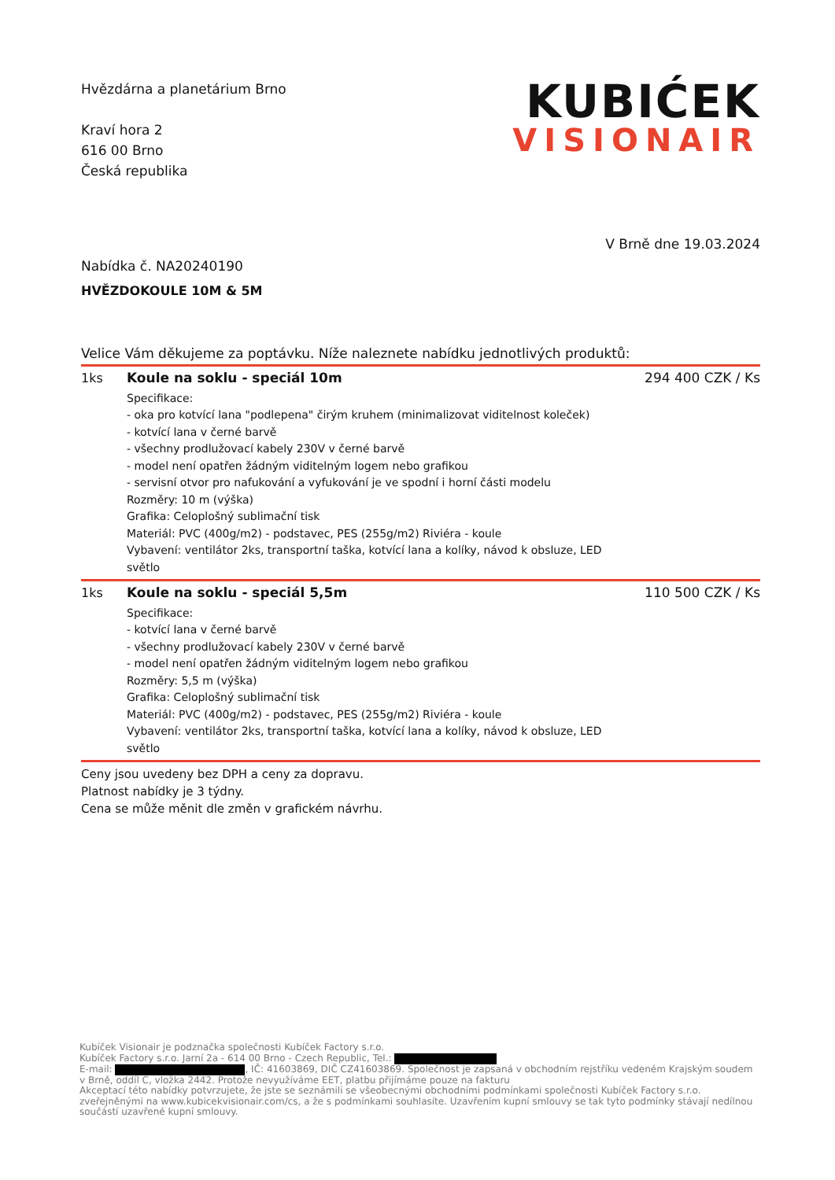Hvězdárna a planetárium Brno
Kraví hora 2
616 00 Brno
Česká republika
KUBIĆEK
VISIONAIR
V Brně dne 19.03.2024
Nabídka č. NA20240190
HVĚZDOKOULE 10M & 5M
Velice Vám děkujeme za poptávku. Níže naleznete nabídku jednotlivých produktů:
| 1ks | Koule na soklu - speciál 10m Specifikace: - oka pro kotvící lana "podlepena" čirým kruhem (minimalizovat viditelnost koleček) - kotvící lana v černé barvě - všechny prodlužovací kabely 230V v černé barvě - model není opatřen žádným viditelným logem nebo grafikou - servisní otvor pro nafukování a vyfukování je ve spodní i horní části modelu Rozměry: 10 m (výška) Grafika: Celoplošný sublimační tisk Materiál: PVC (400g/m2) - podstavec, PES (255g/m2) Riviéra - koule Vybavení: ventilátor 2ks, transportní taška, kotvící lana a kolíky, návod k obsluze, LED světlo | 294 400 CZK / Ks |
| 1ks | Koule na soklu - speciál 5,5m Specifikace: - kotvící lana v černé barvě - všechny prodlužovací kabely 230V v černé barvě - model není opatřen žádným viditelným logem nebo grafikou Rozměry: 5,5 m (výška) Grafika: Celoplošný sublimační tisk Materiál: PVC (400g/m2) - podstavec, PES (255g/m2) Riviéra - koule Vybavení: ventilátor 2ks, transportní taška, kotvící lana a kolíky, návod k obsluze, LED světlo | 110 500 CZK / Ks |
Ceny jsou uvedeny bez DPH a ceny za dopravu.
Platnost nabídky je 3 týdny.
Cena se může měnit dle změn v grafickém návrhu.
Kubíček Visionair je podznačka společnosti Kubíček Factory s.r.o.
Kubíček Factory s.r.o. Jarní 2a - 614 00 Brno - Czech Republic, Tel.:
E-mail: , IČ: 41603869, DIČ CZ41603869. Společnost je zapsaná v obchodním rejstříku vedeném Krajským soudem v Brně, oddíl C, vložka 2442. Protože nevyužíváme EET, platbu přijímáme pouze na fakturu
Akceptací této nabídky potvrzujete, že jste se seznámili se všeobecnými obchodními podmínkami společnosti Kubíček Factory s.r.o. zveřejněnými na www.kubicekvisionair.com/cs, a že s podmínkami souhlasíte. Uzavřením kupní smlouvy se tak tyto podmínky stávají nedílnou součástí uzavřené kupní smlouvy.